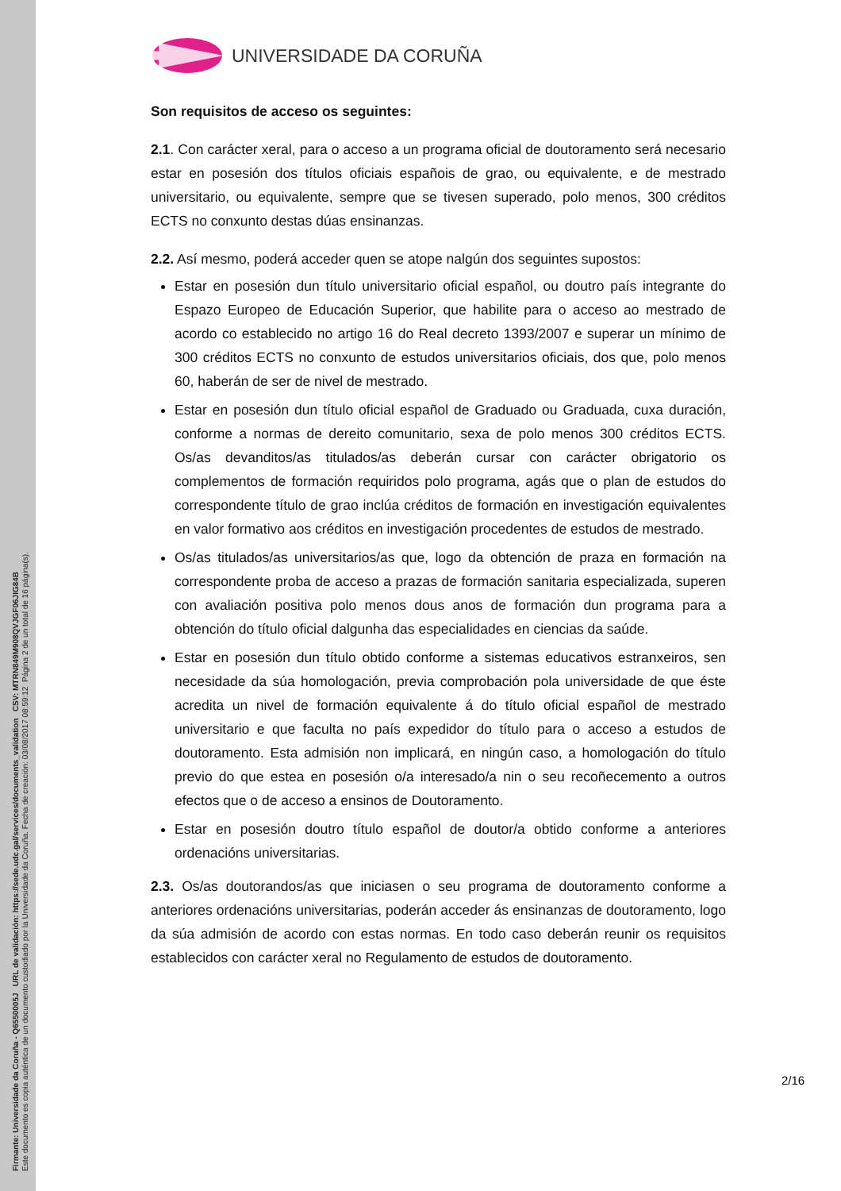Firmante: Universidade da Coruña - Q6550005J URL de validación: https://sede.udc.gal/services/documents_validation CSV: MTRN849M908QVJGF06JIG84B
Este documento es copia auténtica de un documento custodiado por la Universidade da Coruña. Fecha de creación: 03/08/2017 08:59:12 Página 2 de un total de 16 página(s).
UNIVERSIDADE DA CORUÑA
Son requisitos de acceso os seguintes:
2.1. Con carácter xeral, para o acceso a un programa oficial de doutoramento será necesario estar en posesión dos títulos oficiais españois de grao, ou equivalente, e de mestrado universitario, ou equivalente, sempre que se tivesen superado, polo menos, 300 créditos ECTS no conxunto destas dúas ensinanzas.
2.2. Así mesmo, poderá acceder quen se atope nalgún dos seguintes supostos:
Estar en posesión dun título universitario oficial español, ou doutro país integrante do Espazo Europeo de Educación Superior, que habilite para o acceso ao mestrado de acordo co establecido no artigo 16 do Real decreto 1393/2007 e superar un mínimo de 300 créditos ECTS no conxunto de estudos universitarios oficiais, dos que, polo menos 60, haberán de ser de nivel de mestrado.
Estar en posesión dun título oficial español de Graduado ou Graduada, cuxa duración, conforme a normas de dereito comunitario, sexa de polo menos 300 créditos ECTS. Os/as devanditos/as titulados/as deberán cursar con carácter obrigatorio os complementos de formación requiridos polo programa, agás que o plan de estudos do correspondente título de grao inclúa créditos de formación en investigación equivalentes en valor formativo aos créditos en investigación procedentes de estudos de mestrado.
Os/as titulados/as universitarios/as que, logo da obtención de praza en formación na correspondente proba de acceso a prazas de formación sanitaria especializada, superen con avaliación positiva polo menos dous anos de formación dun programa para a obtención do título oficial dalgunha das especialidades en ciencias da saúde.
Estar en posesión dun título obtido conforme a sistemas educativos estranxeiros, sen necesidade da súa homologación, previa comprobación pola universidade de que éste acredita un nivel de formación equivalente á do título oficial español de mestrado universitario e que faculta no país expedidor do título para o acceso a estudos de doutoramento. Esta admisión non implicará, en ningún caso, a homologación do título previo do que estea en posesión o/a interesado/a nin o seu recoñecemento a outros efectos que o de acceso a ensinos de Doutoramento.
Estar en posesión doutro título español de doutor/a obtido conforme a anteriores ordenacións universitarias.
2.3. Os/as doutorandos/as que iniciasen o seu programa de doutoramento conforme a anteriores ordenacións universitarias, poderán acceder ás ensinanzas de doutoramento, logo da súa admisión de acordo con estas normas. En todo caso deberán reunir os requisitos establecidos con carácter xeral no Regulamento de estudos de doutoramento.
2/16